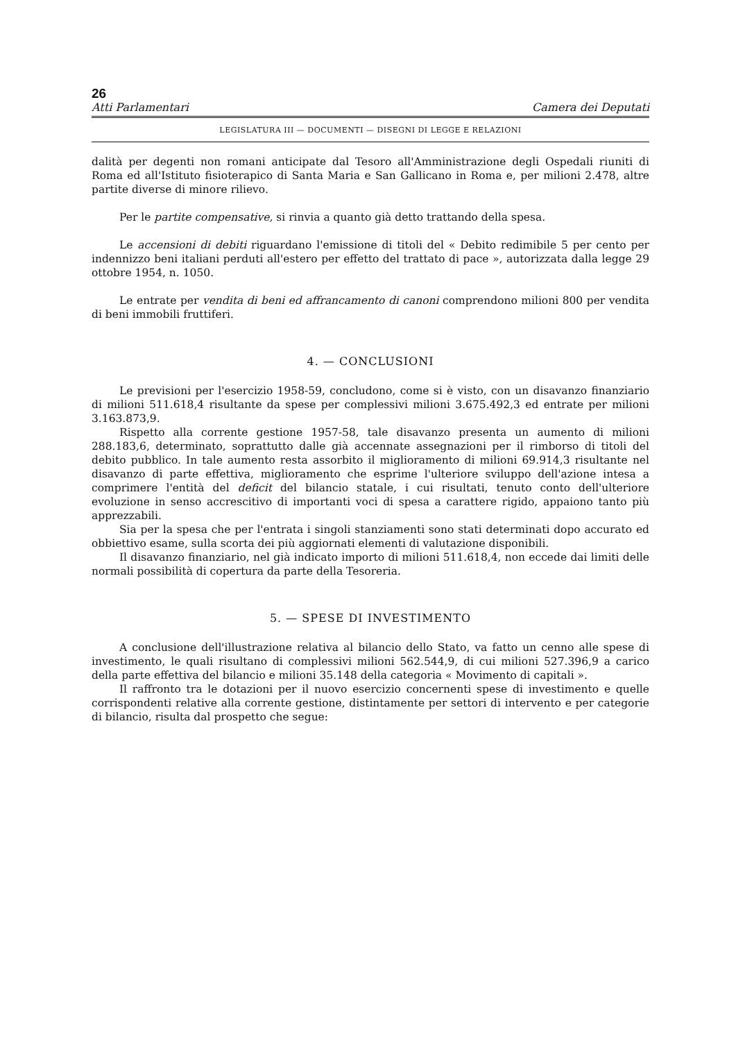26
Atti Parlamentari Camera dei Deputati
LEGISLATURA III — DOCUMENTI — DISEGNI DI LEGGE E RELAZIONI
dalità per degenti non romani anticipate dal Tesoro all'Amministrazione degli Ospedali riuniti di Roma ed all'Istituto fisioterapico di Santa Maria e San Gallicano in Roma e, per milioni 2.478, altre partite diverse di minore rilievo.
Per le partite compensative, si rinvia a quanto già detto trattando della spesa.
Le accensioni di debiti riguardano l'emissione di titoli del « Debito redimibile 5 per cento per indennizzo beni italiani perduti all'estero per effetto del trattato di pace », autorizzata dalla legge 29 ottobre 1954, n. 1050.
Le entrate per vendita di beni ed affrancamento di canoni comprendono milioni 800 per vendita di beni immobili fruttiferi.
4. — CONCLUSIONI
Le previsioni per l'esercizio 1958-59, concludono, come si è visto, con un disavanzo finanziario di milioni 511.618,4 risultante da spese per complessivi milioni 3.675.492,3 ed entrate per milioni 3.163.873,9.
Rispetto alla corrente gestione 1957-58, tale disavanzo presenta un aumento di milioni 288.183,6, determinato, soprattutto dalle già accennate assegnazioni per il rimborso di titoli del debito pubblico. In tale aumento resta assorbito il miglioramento di milioni 69.914,3 risultante nel disavanzo di parte effettiva, miglioramento che esprime l'ulteriore sviluppo dell'azione intesa a comprimere l'entità del deficit del bilancio statale, i cui risultati, tenuto conto dell'ulteriore evoluzione in senso accrescitivo di importanti voci di spesa a carattere rigido, appaiono tanto più apprezzabili.
Sia per la spesa che per l'entrata i singoli stanziamenti sono stati determinati dopo accurato ed obbiettivo esame, sulla scorta dei più aggiornati elementi di valutazione disponibili.
Il disavanzo finanziario, nel già indicato importo di milioni 511.618,4, non eccede dai limiti delle normali possibilità di copertura da parte della Tesoreria.
5. — SPESE DI INVESTIMENTO
A conclusione dell'illustrazione relativa al bilancio dello Stato, va fatto un cenno alle spese di investimento, le quali risultano di complessivi milioni 562.544,9, di cui milioni 527.396,9 a carico della parte effettiva del bilancio e milioni 35.148 della categoria « Movimento di capitali ».
Il raffronto tra le dotazioni per il nuovo esercizio concernenti spese di investimento e quelle corrispondenti relative alla corrente gestione, distintamente per settori di intervento e per categorie di bilancio, risulta dal prospetto che segue: